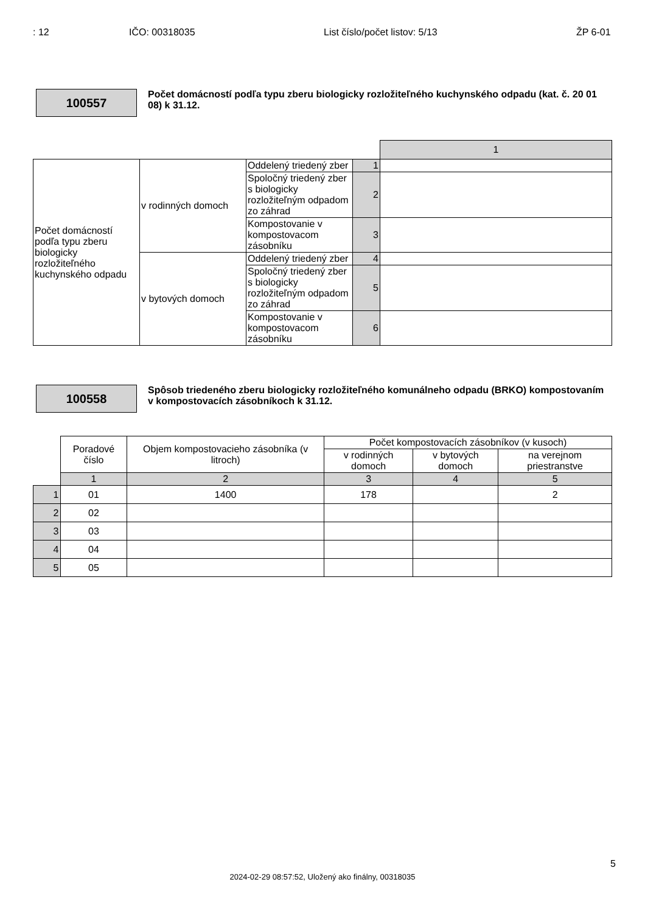: 12 IČO: 00318035 List číslo/počet listov: 5/13 ŽP 6-01
100557
Počet domácností podľa typu zberu biologicky rozložiteľného kuchynského odpadu (kat. č. 20 01 08) k 31.12.
| | | | | 1 |
| Počet domácností podľa typu zberu biologicky rozložiteľného kuchynského odpadu | v rodinných domoch | Oddelený triedený zber | 1 | |
| | | Spoločný triedený zber s biologicky rozložiteľným odpadom zo záhrad | 2 | |
| | | Kompostovanie v kompostovacom zásobníku | 3 | |
| | v bytových domoch | Oddelený triedený zber | 4 | |
| | | Spoločný triedený zber s biologicky rozložiteľným odpadom zo záhrad | 5 | |
| | | Kompostovanie v kompostovacom zásobníku | 6 | |
100558
Spôsob triedeného zberu biologicky rozložiteľného komunálneho odpadu (BRKO) kompostovaním v kompostovacích zásobníkoch k 31.12.
| | Poradové číslo | Objem kompostovacieho zásobníka (v litroch) | Počet kompostovacích zásobníkov (v kusoch) | | |
| --- | --- | --- | --- | --- | --- |
| | | | v rodinných domoch | v bytových domoch | na verejnom priestranstve |
| | 1 | 2 | 3 | 4 | 5 |
| 1 | 01 | 1400 | 178 | | 2 |
| 2 | 02 | | | | |
| 3 | 03 | | | | |
| 4 | 04 | | | | |
| 5 | 05 | | | | |
5
2024-02-29 08:57:52, Uložený ako finálny, 00318035